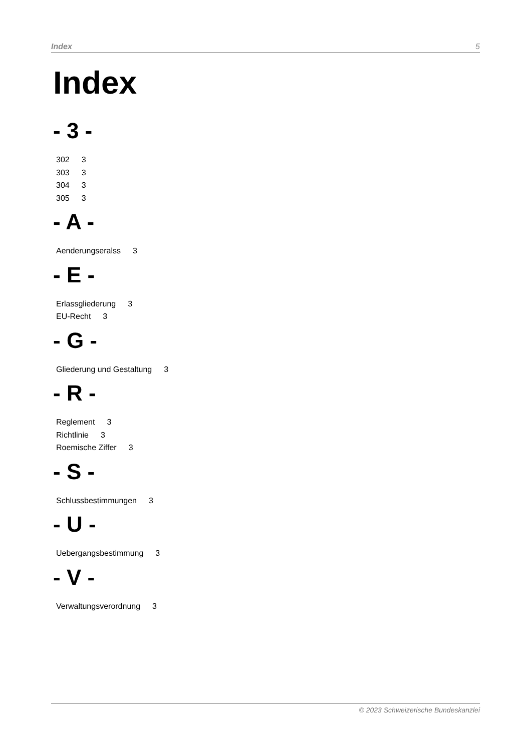Index 5
Index
- 3 -
302 3
303 3
304 3
305 3
- A -
Aenderungseralss 3
- E -
Erlassgliederung 3
EU-Recht 3
- G -
Gliederung und Gestaltung 3
- R -
Reglement 3
Richtlinie 3
Roemische Ziffer 3
- S -
Schlussbestimmungen 3
- U -
Uebergangsbestimmung 3
- V -
Verwaltungsverordnung 3
© 2023 Schweizerische Bundeskanzlei